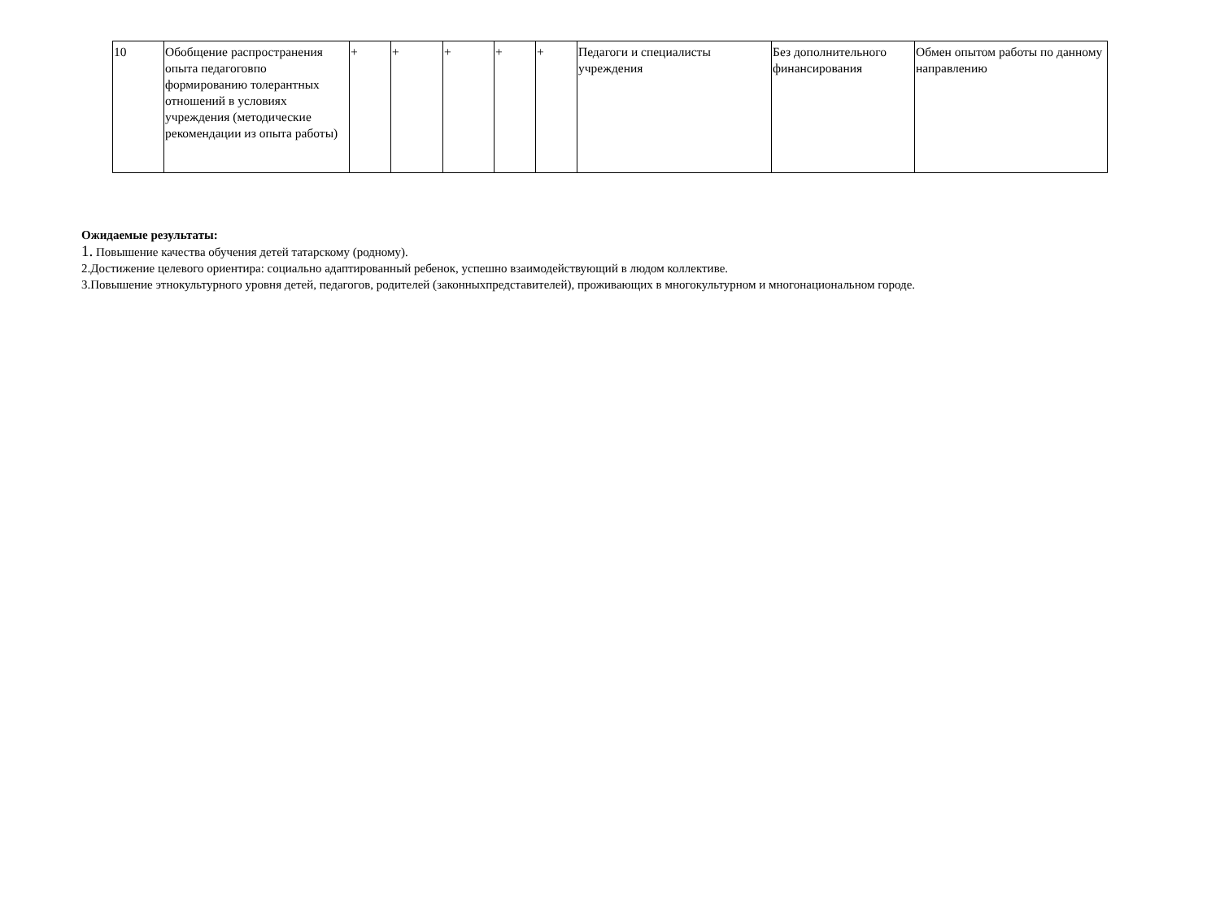| 10 | Обобщение распространения опыта педагоговпо формированию толерантных отношений в условиях учреждения (методические рекомендации из опыта работы) | + | + | + | + | + | Педагоги и специалисты учреждения | Без дополнительного финансирования | Обмен опытом работы по данному направлению |
Ожидаемые результаты:
1. Повышение качества обучения детей татарскому (родному).
2.Достижение целевого ориентира: социально адаптированный ребенок, успешно взаимодействующий в людом коллективе.
3.Повышение этнокультурного уровня детей, педагогов, родителей (законныхпредставителей), проживающих в многокультурном и многонациональном городе.